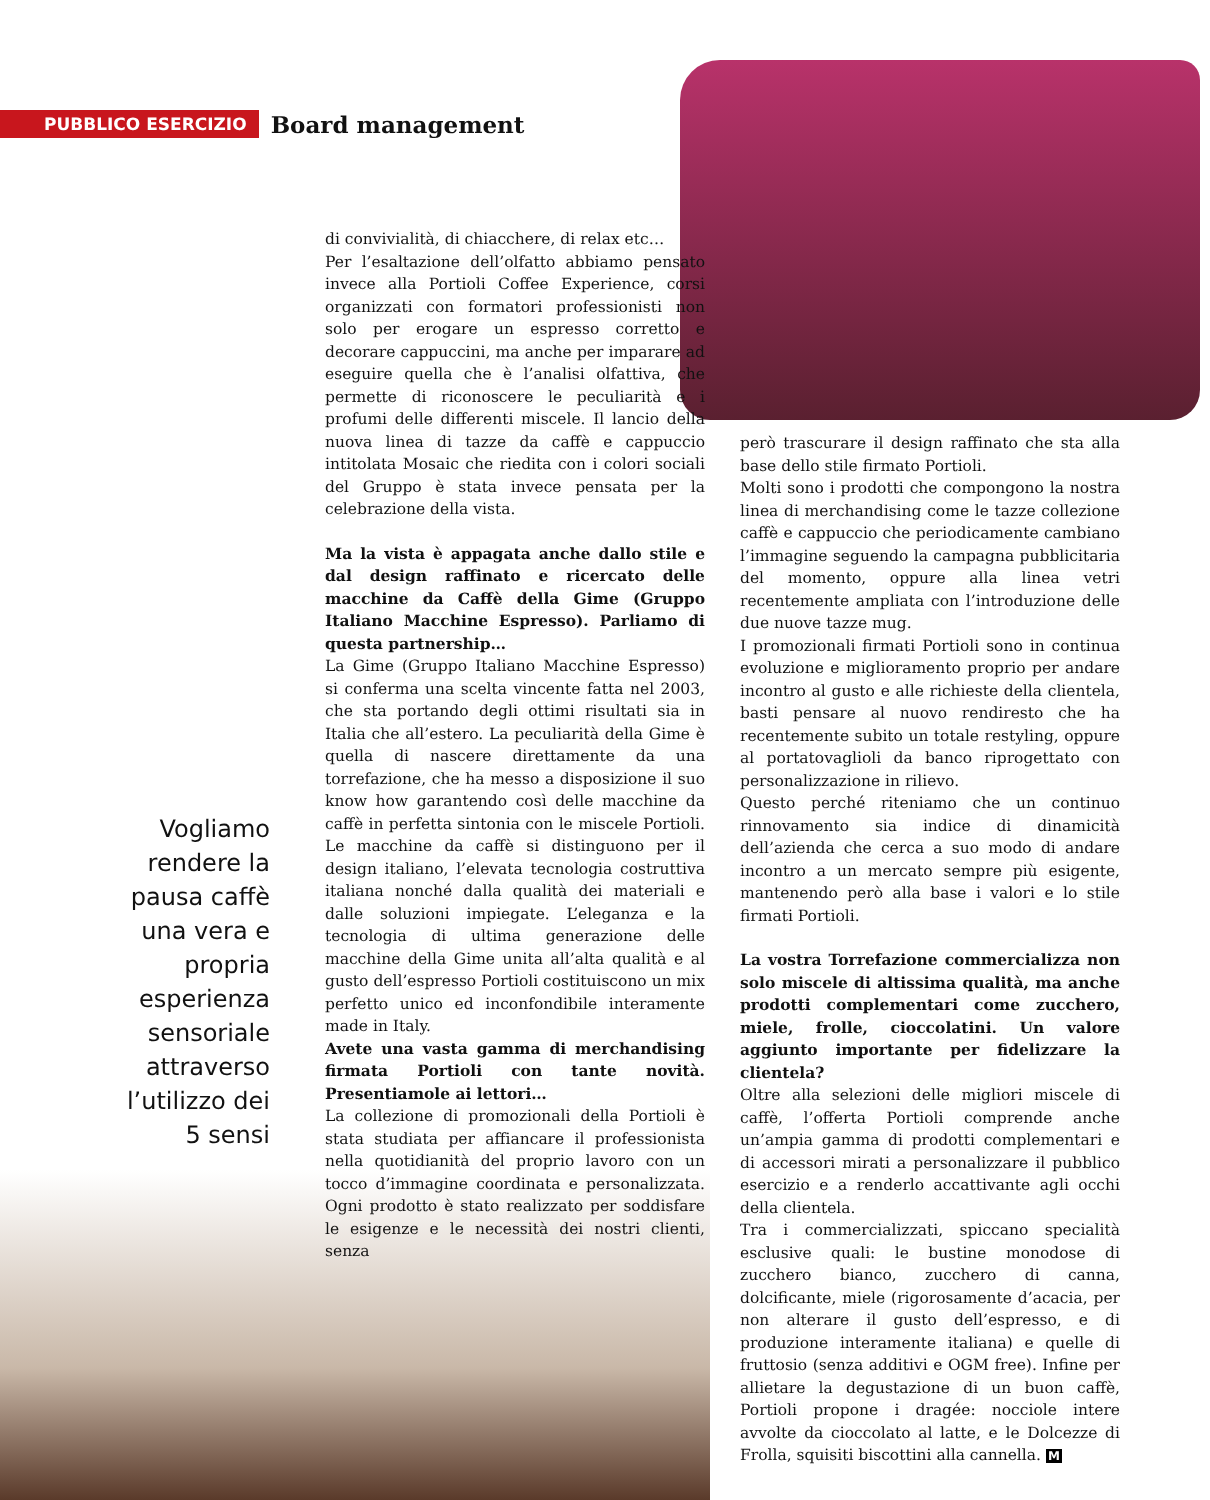PUBBLICO ESERCIZIO Board management
Vogliamo rendere la pausa caffè una vera e propria esperienza sensoriale attraverso l’utilizzo dei 5 sensi
di convivialità, di chiacchere, di relax etc…
Per l’esaltazione dell’olfatto abbiamo pensato invece alla Portioli Coffee Experience, corsi organizzati con formatori professionisti non solo per erogare un espresso corretto e decorare cappuccini, ma anche per imparare ad eseguire quella che è l’analisi olfattiva, che permette di riconoscere le peculiarità e i profumi delle differenti miscele. Il lancio della nuova linea di tazze da caffè e cappuccio intitolata Mosaic che riedita con i colori sociali del Gruppo è stata invece pensata per la celebrazione della vista.
Ma la vista è appagata anche dallo stile e dal design raffinato e ricercato delle macchine da Caffè della Gime (Gruppo Italiano Macchine Espresso). Parliamo di questa partnership…
La Gime (Gruppo Italiano Macchine Espresso) si conferma una scelta vincente fatta nel 2003, che sta portando degli ottimi risultati sia in Italia che all’estero. La peculiarità della Gime è quella di nascere direttamente da una torrefazione, che ha messo a disposizione il suo know how garantendo così delle macchine da caffè in perfetta sintonia con le miscele Portioli. Le macchine da caffè si distinguono per il design italiano, l’elevata tecnologia costruttiva italiana nonché dalla qualità dei materiali e dalle soluzioni impiegate. L’eleganza e la tecnologia di ultima generazione delle macchine della Gime unita all’alta qualità e al gusto dell’espresso Portioli costituiscono un mix perfetto unico ed inconfondibile interamente made in Italy.
Avete una vasta gamma di merchandising firmata Portioli con tante novità. Presentiamole ai lettori…
La collezione di promozionali della Portioli è stata studiata per affiancare il professionista nella quotidianità del proprio lavoro con un tocco d’immagine coordinata e personalizzata. Ogni prodotto è stato realizzato per soddisfare le esigenze e le necessità dei nostri clienti, senza
però trascurare il design raffinato che sta alla base dello stile firmato Portioli.
Molti sono i prodotti che compongono la nostra linea di merchandising come le tazze collezione caffè e cappuccio che periodicamente cambiano l’immagine seguendo la campagna pubblicitaria del momento, oppure alla linea vetri recentemente ampliata con l’introduzione delle due nuove tazze mug.
I promozionali firmati Portioli sono in continua evoluzione e miglioramento proprio per andare incontro al gusto e alle richieste della clientela, basti pensare al nuovo rendiresto che ha recentemente subito un totale restyling, oppure al portatovaglioli da banco riprogettato con personalizzazione in rilievo.
Questo perché riteniamo che un continuo rinnovamento sia indice di dinamicità dell’azienda che cerca a suo modo di andare incontro a un mercato sempre più esigente, mantenendo però alla base i valori e lo stile firmati Portioli.
La vostra Torrefazione commercializza non solo miscele di altissima qualità, ma anche prodotti complementari come zucchero, miele, frolle, cioccolatini. Un valore aggiunto importante per fidelizzare la clientela?
Oltre alla selezioni delle migliori miscele di caffè, l’offerta Portioli comprende anche un’ampia gamma di prodotti complementari e di accessori mirati a personalizzare il pubblico esercizio e a renderlo accattivante agli occhi della clientela.
Tra i commercializzati, spiccano specialità esclusive quali: le bustine monodose di zucchero bianco, zucchero di canna, dolcificante, miele (rigorosamente d’acacia, per non alterare il gusto dell’espresso, e di produzione interamente italiana) e quelle di fruttosio (senza additivi e OGM free). Infine per allietare la degustazione di un buon caffè, Portioli propone i dragée: nocciole intere avvolte da cioccolato al latte, e le Dolcezze di Frolla, squisiti biscottini alla cannella. M